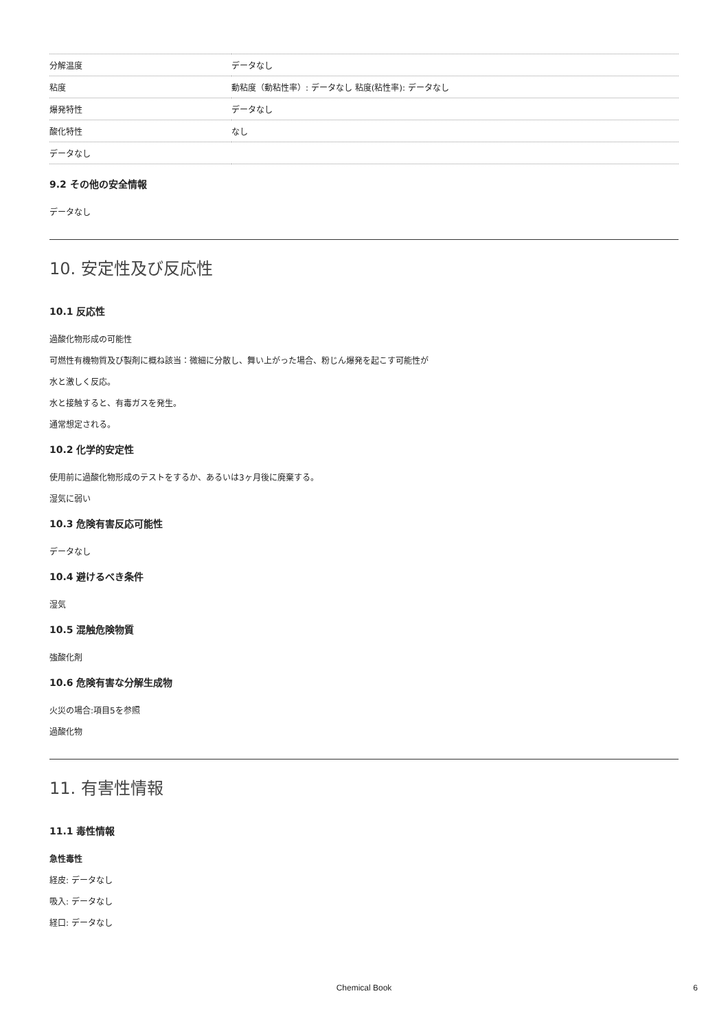| 分解温度 | データなし |
| 粘度 | 動粘度（動粘性率）: データなし 粘度(粘性率): データなし |
| 爆発特性 | データなし |
| 酸化特性 | なし |
| データなし | |
9.2 その他の安全情報
データなし
10. 安定性及び反応性
10.1 反応性
過酸化物形成の可能性
可燃性有機物質及び製剤に概ね該当：微細に分散し、舞い上がった場合、粉じん爆発を起こす可能性が
水と激しく反応。
水と接触すると、有毒ガスを発生。
通常想定される。
10.2 化学的安定性
使用前に過酸化物形成のテストをするか、あるいは3ヶ月後に廃棄する。
湿気に弱い
10.3 危険有害反応可能性
データなし
10.4 避けるべき条件
湿気
10.5 混触危険物質
強酸化剤
10.6 危険有害な分解生成物
火災の場合:項目5を参照
過酸化物
11. 有害性情報
11.1 毒性情報
急性毒性
経皮: データなし
吸入: データなし
経口: データなし
Chemical Book 6